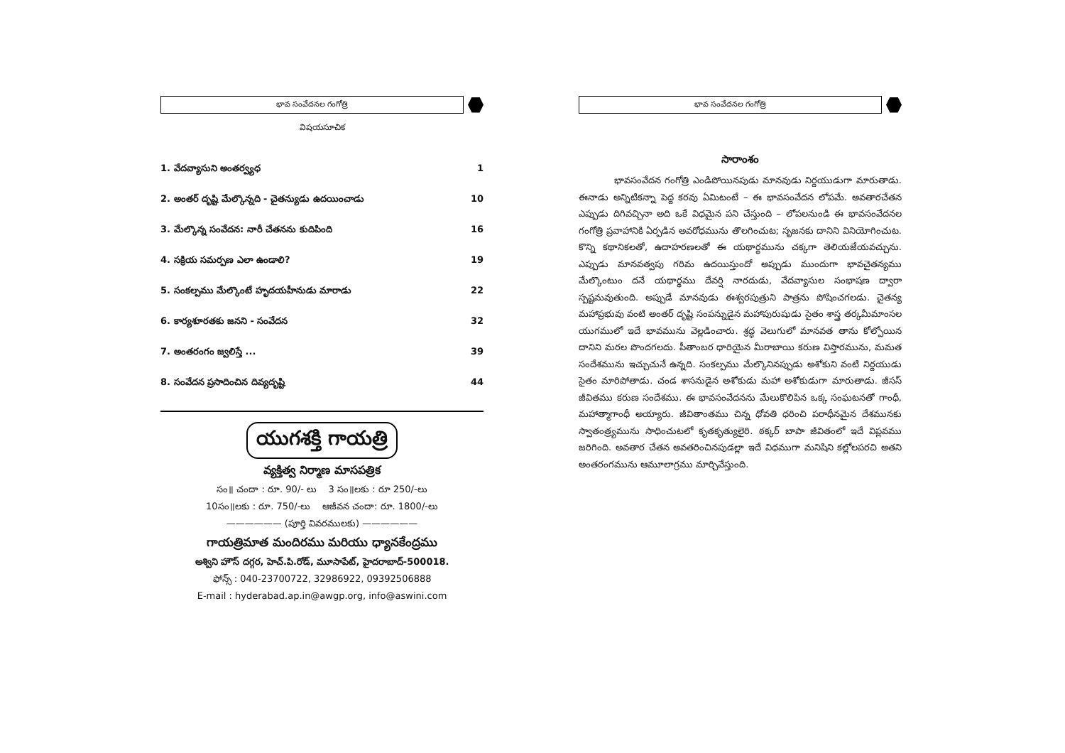భావ సంవేదనల గంగోత్రి
విషయసూచిక
1. వేదవ్యాసుని అంతర్వ్యధ 1
2. అంతర్ దృష్టి మేల్కొన్నది - చైతన్యుడు ఉదయించాడు 10
3. మేల్కొన్న సంవేదన: నారీ చేతనను కుదిపింది 16
4. సక్రియ సమర్పణ ఎలా ఉండాలి? 19
5. సంకల్పము మేల్కొంటే హృదయహీనుడు మారాడు 22
6. కార్యశూరతకు జనని - సంవేదన 32
7. అంతరంగం జ్వలిస్తే ... 39
8. సంవేదన ప్రసాదించిన దివ్యదృష్టి 44
యుగశక్తి గాయత్రి
వ్యక్తిత్వ నిర్మాణ మాసపత్రిక
సం॥ చందా : రూ. 90/- లు 3 సం॥లకు : రూ 250/-లు
10సం॥లకు : రూ. 750/-లు ఆజీవన చందా: రూ. 1800/-లు
—————— (పూర్తి వివరములకు) ——————
గాయత్రిమాత మందిరము మరియు ధ్యానకేంద్రము
అశ్విని హౌస్ దగ్గర, హెచ్.పి.రోడ్, మూసాపేట్, హైదరాబాద్-500018.
ఫోన్స్ : 040-23700722, 32986922, 09392506888
E-mail : hyderabad.ap.in@awgp.org, info@aswini.com
భావ సంవేదనల గంగోత్రి
సారాంశం
భావసంవేదన గంగోత్రి ఎండిపోయినపుడు మానవుడు నిర్దయుడుగా మారుతాడు. ఈనాడు అన్నిటికన్నా పెద్ద కరవు ఏమిటంటే – ఈ భావసంవేదన లోపమే. అవతారచేతన ఎప్పుడు దిగివచ్చినా అది ఒకే విధమైన పని చేస్తుంది – లోపలనుండి ఈ భావసంవేదనల గంగోత్రి ప్రవాహానికి ఏర్పడిన అవరోధమును తొలగించుట; సృజనకు దానిని వినియోగించుట. కొన్ని కథానికలతో, ఉదాహరణలతో ఈ యథార్థమును చక్కగా తెలియజేయవచ్చును. ఎప్పుడు మానవత్వపు గరిమ ఉదయిస్తుందో అప్పుడు ముందుగా భావచైతన్యము మేల్కొంటుం దనే యథార్థము దేవర్షి నారదుడు, వేదవ్యాసుల సంభాషణ ద్వారా స్పష్టమవుతుంది. అప్పుడే మానవుడు ఈశ్వరపుత్రుని పాత్రను పోషించగలడు. చైతన్య మహాప్రభువు వంటి అంతర్ దృష్టి సంపన్నుడైన మహాపురుషుడు సైతం శాస్త్ర తర్కమీమాంసల యుగములో ఇదే భావమును వెల్లడించారు. శ్రద్ధ వెలుగులో మానవత తాను కోల్పోయిన దానిని మరల పొందగలదు. పీతాంబర ధారియైన మీరాబాయి కరుణ విస్తారమును, మమత సందేశమును ఇచ్చుచునే ఉన్నది. సంకల్పము మేల్కొనినప్పుడు అశోకుని వంటి నిర్దయుడు సైతం మారిపోతాడు. చండ శాసనుడైన అశోకుడు మహా అశోకుడుగా మారుతాడు. జీసస్ జీవితము కరుణ సందేశము. ఈ భావసంవేదనను మేలుకొలిపిన ఒక్క సంఘటనతో గాంధీ, మహాత్మాగాంధీ అయ్యారు. జీవితాంతము చిన్న ధోవతి ధరించి పరాధీనమైన దేశమునకు స్వాతంత్ర్యమును సాధించుటలో కృతకృత్యులైరి. ఠక్కర్ బాపా జీవితంలో ఇదే విప్లవము జరిగింది. అవతార చేతన అవతరించినపుడల్లా ఇదే విధముగా మనిషిని కల్లోలపరచి అతని అంతరంగమును ఆమూలాగ్రము మార్చివేస్తుంది.